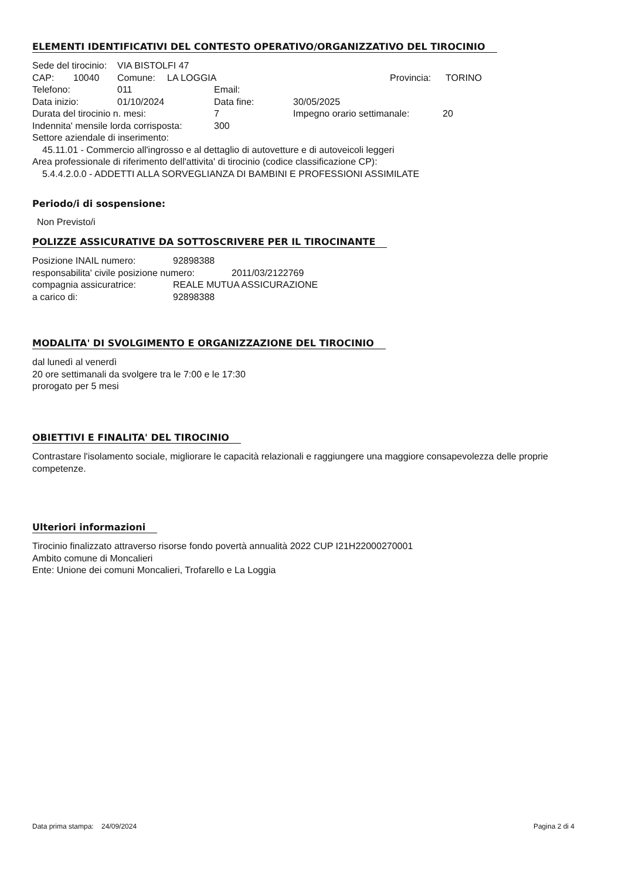ELEMENTI IDENTIFICATIVI DEL CONTESTO OPERATIVO/ORGANIZZATIVO DEL TIROCINIO
Sede del tirocinio: VIA BISTOLFI 47
CAP: 10040 Comune: LA LOGGIA Provincia: TORINO
Telefono: 011 Email:
Data inizio: 01/10/2024 Data fine: 30/05/2025
Durata del tirocinio n. mesi: 7 Impegno orario settimanale: 20
Indennita' mensile lorda corrisposta: 300
Settore aziendale di inserimento:
45.11.01 - Commercio all'ingrosso e al dettaglio di autovetture e di autoveicoli leggeri
Area professionale di riferimento dell'attivita' di tirocinio (codice classificazione CP):
5.4.4.2.0.0 - ADDETTI ALLA SORVEGLIANZA DI BAMBINI E PROFESSIONI ASSIMILATE
Periodo/i di sospensione:
Non Previsto/i
POLIZZE ASSICURATIVE DA SOTTOSCRIVERE PER IL TIROCINANTE
Posizione INAIL numero: 92898388
responsabilita' civile posizione numero: 2011/03/2122769
compagnia assicuratrice: REALE MUTUA ASSICURAZIONE
a carico di: 92898388
MODALITA' DI SVOLGIMENTO E ORGANIZZAZIONE DEL TIROCINIO
dal lunedì al venerdì
20 ore settimanali da svolgere tra le 7:00 e le 17:30
prorogato per 5 mesi
OBIETTIVI E FINALITA' DEL TIROCINIO
Contrastare l'isolamento sociale, migliorare le capacità relazionali e raggiungere una maggiore consapevolezza delle proprie competenze.
Ulteriori informazioni
Tirocinio finalizzato attraverso risorse fondo povertà annualità 2022 CUP I21H22000270001
Ambito comune di Moncalieri
Ente: Unione dei comuni Moncalieri, Trofarello e La Loggia
Data prima stampa: 24/09/2024 Pagina 2 di 4